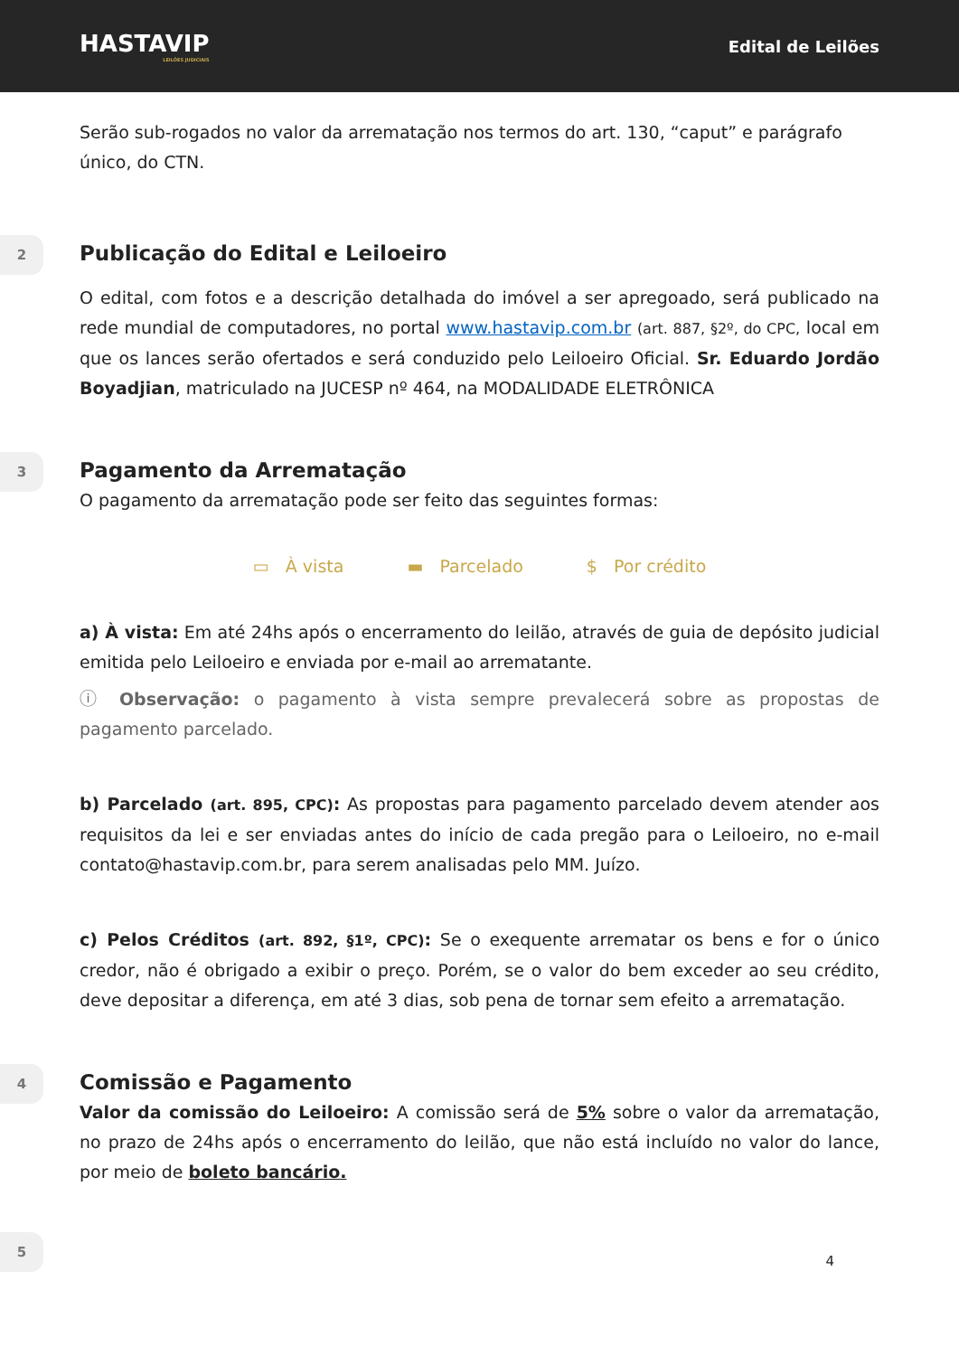HASTAVIP
LEILÕES JUDICIAIS
Edital de Leilões
Serão sub-rogados no valor da arrematação nos termos do art. 130, “caput” e parágrafo único, do CTN.
2
Publicação do Edital e Leiloeiro
O edital, com fotos e a descrição detalhada do imóvel a ser apregoado, será publicado na rede mundial de computadores, no portal www.hastavip.com.br (art. 887, §2º, do CPC, local em que os lances serão ofertados e será conduzido pelo Leiloeiro Oficial. Sr. Eduardo Jordão Boyadjian, matriculado na JUCESP nº 464, na MODALIDADE ELETRÔNICA
3
Pagamento da Arrematação
O pagamento da arrematação pode ser feito das seguintes formas:
▭ À vista ▬ Parcelado $ Por crédito
a) À vista: Em até 24hs após o encerramento do leilão, através de guia de depósito judicial emitida pelo Leiloeiro e enviada por e-mail ao arrematante.
ⓘ Observação: o pagamento à vista sempre prevalecerá sobre as propostas de pagamento parcelado.
b) Parcelado (art. 895, CPC): As propostas para pagamento parcelado devem atender aos requisitos da lei e ser enviadas antes do início de cada pregão para o Leiloeiro, no e-mail contato@hastavip.com.br, para serem analisadas pelo MM. Juízo.
c) Pelos Créditos (art. 892, §1º, CPC): Se o exequente arrematar os bens e for o único credor, não é obrigado a exibir o preço. Porém, se o valor do bem exceder ao seu crédito, deve depositar a diferença, em até 3 dias, sob pena de tornar sem efeito a arrematação.
4
Comissão e Pagamento
Valor da comissão do Leiloeiro: A comissão será de 5% sobre o valor da arrematação, no prazo de 24hs após o encerramento do leilão, que não está incluído no valor do lance, por meio de boleto bancário.
5
4